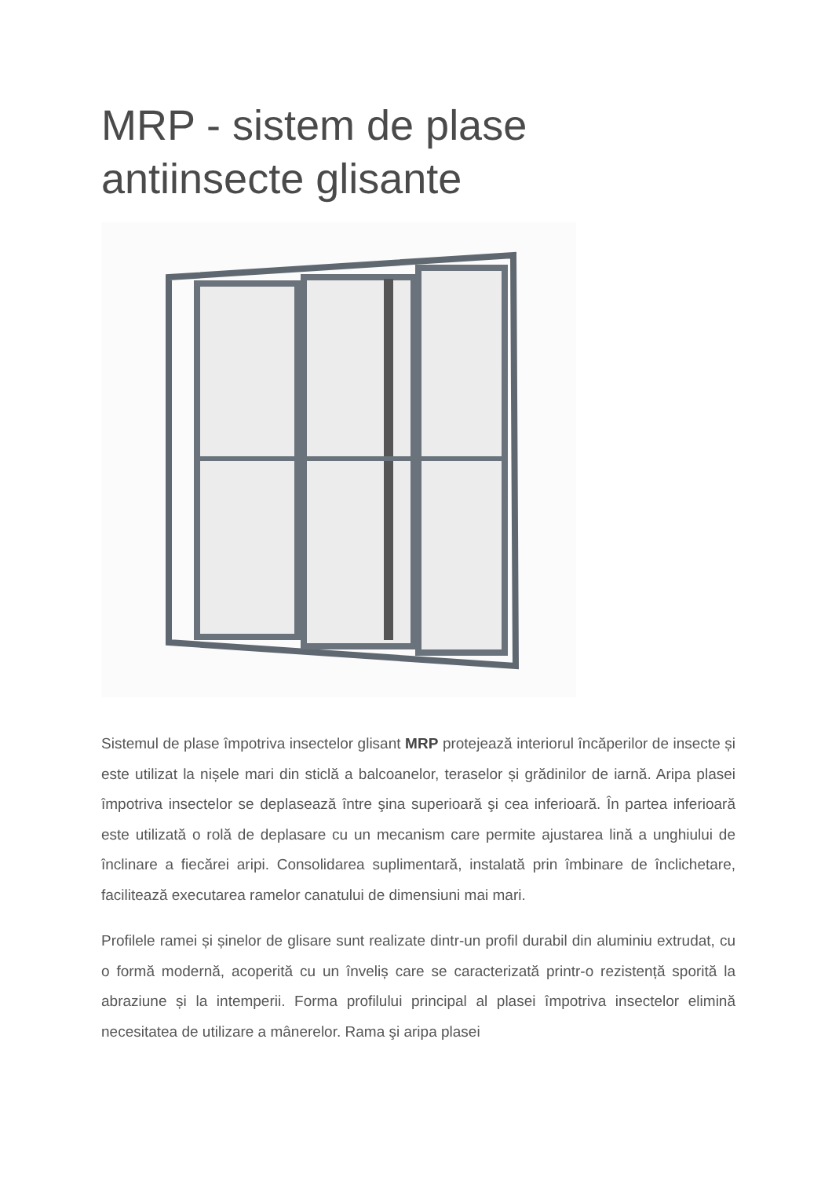MRP - sistem de plase antiinsecte glisante
Sistemul de plase împotriva insectelor glisant MRP protejează interiorul încăperilor de insecte și este utilizat la nișele mari din sticlă a balcoanelor, teraselor și grădinilor de iarnă. Aripa plasei împotriva insectelor se deplasează între şina superioară şi cea inferioară. În partea inferioară este utilizată o rolă de deplasare cu un mecanism care permite ajustarea lină a unghiului de înclinare a fiecărei aripi. Consolidarea suplimentară, instalată prin îmbinare de înclichetare, facilitează executarea ramelor canatului de dimensiuni mai mari.
Profilele ramei și șinelor de glisare sunt realizate dintr-un profil durabil din aluminiu extrudat, cu o formă modernă, acoperită cu un înveliș care se caracterizată printr-o rezistență sporită la abraziune și la intemperii. Forma profilului principal al plasei împotriva insectelor elimină necesitatea de utilizare a mânerelor. Rama şi aripa plasei